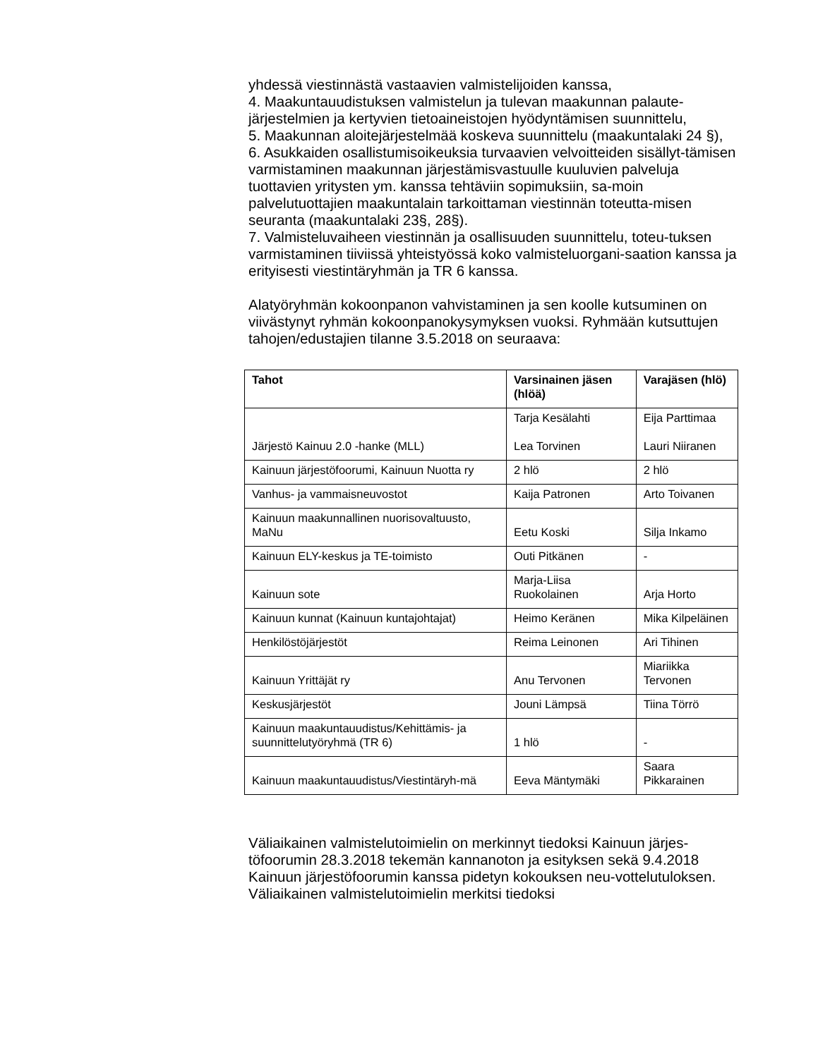yhdessä viestinnästä vastaavien valmistelijoiden kanssa,
4. Maakuntauudistuksen valmistelun ja tulevan maakunnan palaute-järjestelmien ja kertyvien tietoaineistojen hyödyntämisen suunnittelu,
5. Maakunnan aloitejärjestelmää koskeva suunnittelu (maakuntalaki 24 §),
6. Asukkaiden osallistumisoikeuksia turvaavien velvoitteiden sisällyt-tämisen varmistaminen maakunnan järjestämisvastuulle kuuluvien palveluja tuottavien yritysten ym. kanssa tehtäviin sopimuksiin, sa-moin palvelutuottajien maakuntalain tarkoittaman viestinnän toteutta-misen seuranta (maakuntalaki 23§, 28§).
7. Valmisteluvaiheen viestinnän ja osallisuuden suunnittelu, toteu-tuksen varmistaminen tiiviissä yhteistyössä koko valmisteluorgani-saation kanssa ja erityisesti viestintäryhmän ja TR 6 kanssa.
Alatyöryhmän kokoonpanon vahvistaminen ja sen koolle kutsuminen on viivästynyt ryhmän kokoonpanokysymyksen vuoksi. Ryhmään kutsuttujen tahojen/edustajien tilanne 3.5.2018 on seuraava:
| Tahot | Varsinainen jäsen (hlöä) | Varajäsen (hlö) |
| --- | --- | --- |
| Järjestö Kainuu 2.0 -hanke (MLL) | Tarja Kesälahti Lea Torvinen | Eija Parttimaa Lauri Niiranen |
| Kainuun järjestöfoorumi, Kainuun Nuotta ry | 2 hlö | 2 hlö |
| Vanhus- ja vammaisneuvostot | Kaija Patronen | Arto Toivanen |
| Kainuun maakunnallinen nuorisovaltuusto, MaNu | Eetu Koski | Silja Inkamo |
| Kainuun ELY-keskus ja TE-toimisto | Outi Pitkänen | - |
| Kainuun sote | Marja-Liisa Ruokolainen | Arja Horto |
| Kainuun kunnat (Kainuun kuntajohtajat) | Heimo Keränen | Mika Kilpeläinen |
| Henkilöstöjärjestöt | Reima Leinonen | Ari Tihinen |
| Kainuun Yrittäjät ry | Anu Tervonen | Miariikka Tervonen |
| Keskusjärjestöt | Jouni Lämpsä | Tiina Törrö |
| Kainuun maakuntauudistus/Kehittämis- ja suunnittelutyöryhmä (TR 6) | 1 hlö | - |
| Kainuun maakuntauudistus/Viestintäryh-mä | Eeva Mäntymäki | Saara Pikkarainen |
Väliaikainen valmistelutoimielin on merkinnyt tiedoksi Kainuun järjes-töfoorumin 28.3.2018 tekemän kannanoton ja esityksen sekä 9.4.2018 Kainuun järjestöfoorumin kanssa pidetyn kokouksen neu-vottelutuloksen. Väliaikainen valmistelutoimielin merkitsi tiedoksi